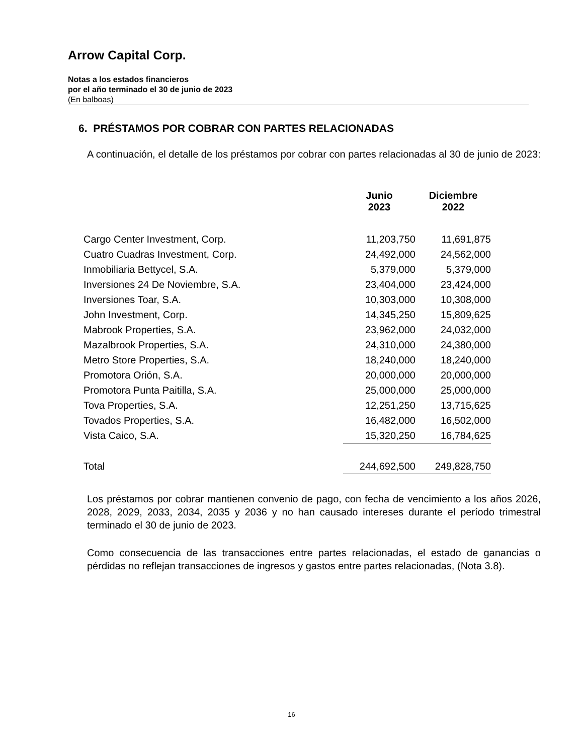Arrow Capital Corp.
Notas a los estados financieros
por el año terminado el 30 de junio de 2023
(En balboas)
6. PRÉSTAMOS POR COBRAR CON PARTES RELACIONADAS
A continuación, el detalle de los préstamos por cobrar con partes relacionadas al 30 de junio de 2023:
| | Junio 2023 | Diciembre 2022 |
| --- | --- | --- |
| Cargo Center Investment, Corp. | 11,203,750 | 11,691,875 |
| Cuatro Cuadras Investment, Corp. | 24,492,000 | 24,562,000 |
| Inmobiliaria Bettycel, S.A. | 5,379,000 | 5,379,000 |
| Inversiones 24 De Noviembre, S.A. | 23,404,000 | 23,424,000 |
| Inversiones Toar, S.A. | 10,303,000 | 10,308,000 |
| John Investment, Corp. | 14,345,250 | 15,809,625 |
| Mabrook Properties, S.A. | 23,962,000 | 24,032,000 |
| Mazalbrook Properties, S.A. | 24,310,000 | 24,380,000 |
| Metro Store Properties, S.A. | 18,240,000 | 18,240,000 |
| Promotora Orión, S.A. | 20,000,000 | 20,000,000 |
| Promotora Punta Paitilla, S.A. | 25,000,000 | 25,000,000 |
| Tova Properties, S.A. | 12,251,250 | 13,715,625 |
| Tovados Properties, S.A. | 16,482,000 | 16,502,000 |
| Vista Caico, S.A. | 15,320,250 | 16,784,625 |
| Total | 244,692,500 | 249,828,750 |
Los préstamos por cobrar mantienen convenio de pago, con fecha de vencimiento a los años 2026, 2028, 2029, 2033, 2034, 2035 y 2036 y no han causado intereses durante el período trimestral terminado el 30 de junio de 2023.
Como consecuencia de las transacciones entre partes relacionadas, el estado de ganancias o pérdidas no reflejan transacciones de ingresos y gastos entre partes relacionadas, (Nota 3.8).
16